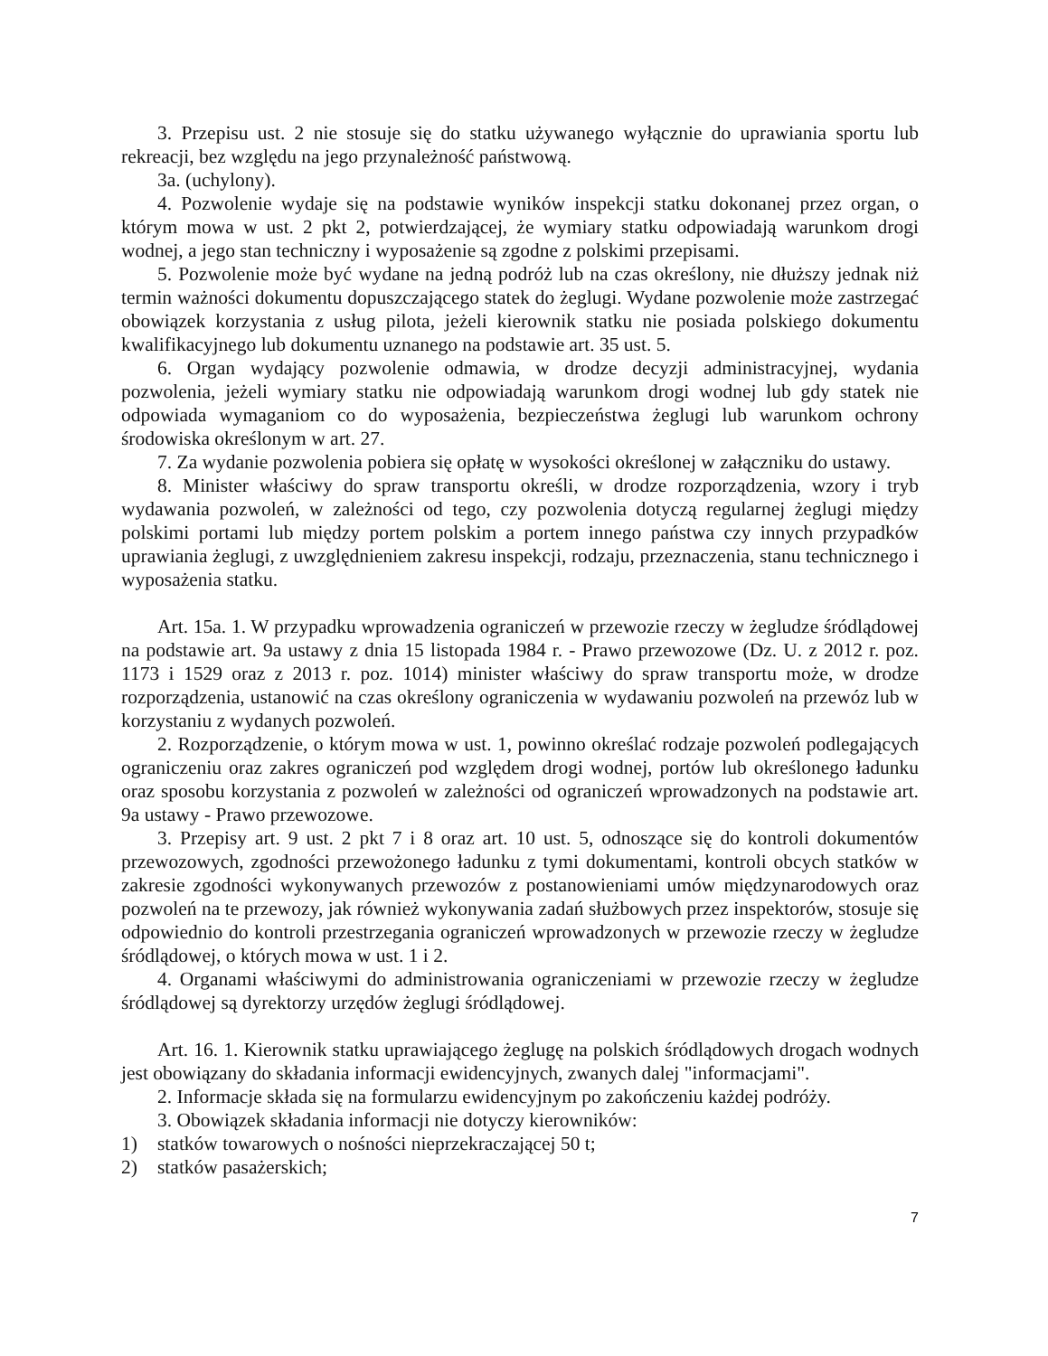3. Przepisu ust. 2 nie stosuje się do statku używanego wyłącznie do uprawiania sportu lub rekreacji, bez względu na jego przynależność państwową.
3a. (uchylony).
4. Pozwolenie wydaje się na podstawie wyników inspekcji statku dokonanej przez organ, o którym mowa w ust. 2 pkt 2, potwierdzającej, że wymiary statku odpowiadają warunkom drogi wodnej, a jego stan techniczny i wyposażenie są zgodne z polskimi przepisami.
5. Pozwolenie może być wydane na jedną podróż lub na czas określony, nie dłuższy jednak niż termin ważności dokumentu dopuszczającego statek do żeglugi. Wydane pozwolenie może zastrzegać obowiązek korzystania z usług pilota, jeżeli kierownik statku nie posiada polskiego dokumentu kwalifikacyjnego lub dokumentu uznanego na podstawie art. 35 ust. 5.
6. Organ wydający pozwolenie odmawia, w drodze decyzji administracyjnej, wydania pozwolenia, jeżeli wymiary statku nie odpowiadają warunkom drogi wodnej lub gdy statek nie odpowiada wymaganiom co do wyposażenia, bezpieczeństwa żeglugi lub warunkom ochrony środowiska określonym w art. 27.
7. Za wydanie pozwolenia pobiera się opłatę w wysokości określonej w załączniku do ustawy.
8. Minister właściwy do spraw transportu określi, w drodze rozporządzenia, wzory i tryb wydawania pozwoleń, w zależności od tego, czy pozwolenia dotyczą regularnej żeglugi między polskimi portami lub między portem polskim a portem innego państwa czy innych przypadków uprawiania żeglugi, z uwzględnieniem zakresu inspekcji, rodzaju, przeznaczenia, stanu technicznego i wyposażenia statku.
Art. 15a. 1. W przypadku wprowadzenia ograniczeń w przewozie rzeczy w żegludze śródlądowej na podstawie art. 9a ustawy z dnia 15 listopada 1984 r. - Prawo przewozowe (Dz. U. z 2012 r. poz. 1173 i 1529 oraz z 2013 r. poz. 1014) minister właściwy do spraw transportu może, w drodze rozporządzenia, ustanowić na czas określony ograniczenia w wydawaniu pozwoleń na przewóz lub w korzystaniu z wydanych pozwoleń.
2. Rozporządzenie, o którym mowa w ust. 1, powinno określać rodzaje pozwoleń podlegających ograniczeniu oraz zakres ograniczeń pod względem drogi wodnej, portów lub określonego ładunku oraz sposobu korzystania z pozwoleń w zależności od ograniczeń wprowadzonych na podstawie art. 9a ustawy - Prawo przewozowe.
3. Przepisy art. 9 ust. 2 pkt 7 i 8 oraz art. 10 ust. 5, odnoszące się do kontroli dokumentów przewozowych, zgodności przewożonego ładunku z tymi dokumentami, kontroli obcych statków w zakresie zgodności wykonywanych przewozów z postanowieniami umów międzynarodowych oraz pozwoleń na te przewozy, jak również wykonywania zadań służbowych przez inspektorów, stosuje się odpowiednio do kontroli przestrzegania ograniczeń wprowadzonych w przewozie rzeczy w żegludze śródlądowej, o których mowa w ust. 1 i 2.
4. Organami właściwymi do administrowania ograniczeniami w przewozie rzeczy w żegludze śródlądowej są dyrektorzy urzędów żeglugi śródlądowej.
Art. 16. 1. Kierownik statku uprawiającego żeglugę na polskich śródlądowych drogach wodnych jest obowiązany do składania informacji ewidencyjnych, zwanych dalej "informacjami".
2. Informacje składa się na formularzu ewidencyjnym po zakończeniu każdej podróży.
3. Obowiązek składania informacji nie dotyczy kierowników:
1) statków towarowych o nośności nieprzekraczającej 50 t;
2) statków pasażerskich;
7